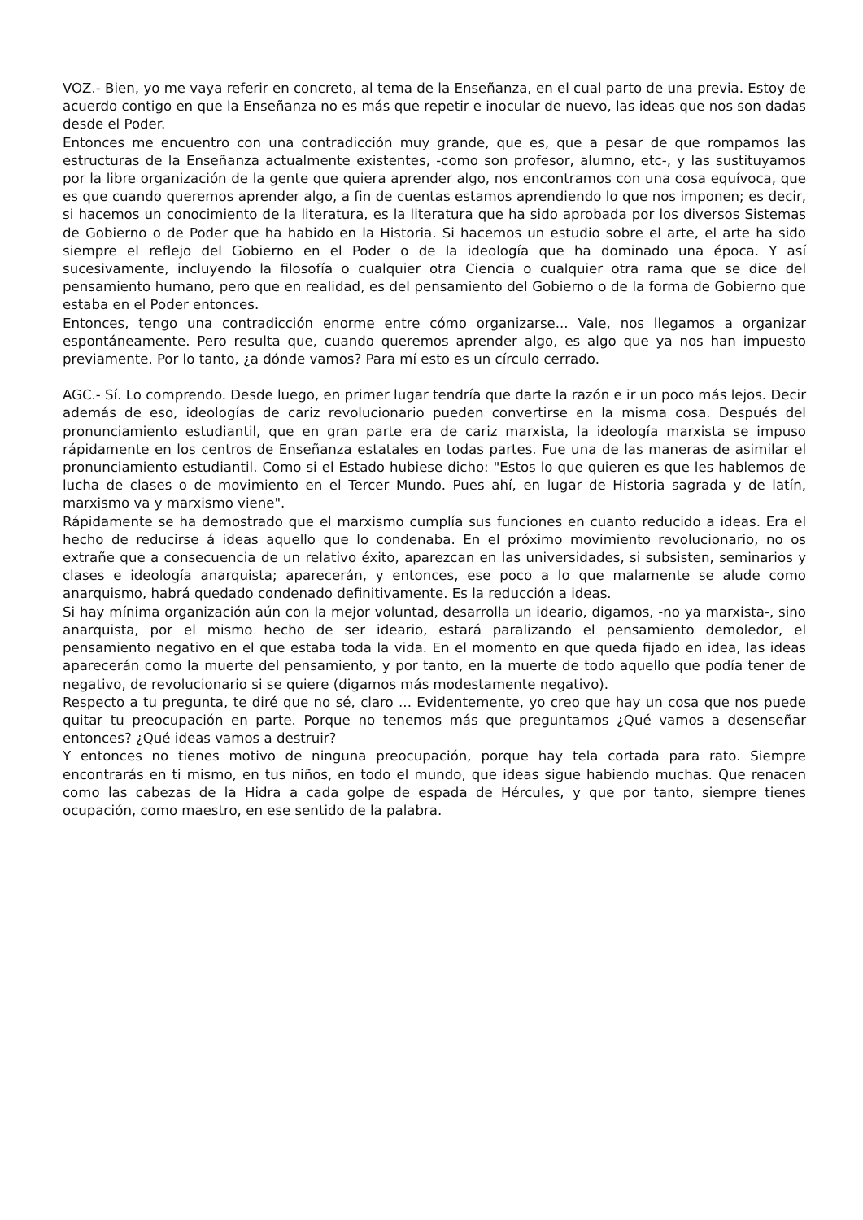VOZ.- Bien, yo me vaya referir en concreto, al tema de la Enseñanza, en el cual parto de una previa. Estoy de acuerdo contigo en que la Enseñanza no es más que repetir e inocular de nuevo, las ideas que nos son dadas desde el Poder.
Entonces me encuentro con una contradicción muy grande, que es, que a pesar de que rompamos las estructuras de la Enseñanza actualmente existentes, -como son profesor, alumno, etc-, y las sustituyamos por la libre organización de la gente que quiera aprender algo, nos encontramos con una cosa equívoca, que es que cuando queremos aprender algo, a fin de cuentas estamos aprendiendo lo que nos imponen; es decir, si hacemos un conocimiento de la literatura, es la literatura que ha sido aprobada por los diversos Sistemas de Gobierno o de Poder que ha habido en la Historia. Si hacemos un estudio sobre el arte, el arte ha sido siempre el reflejo del Gobierno en el Poder o de la ideología que ha dominado una época. Y así sucesivamente, incluyendo la filosofía o cualquier otra Ciencia o cualquier otra rama que se dice del pensamiento humano, pero que en realidad, es del pensamiento del Gobierno o de la forma de Gobierno que estaba en el Poder entonces.
Entonces, tengo una contradicción enorme entre cómo organizarse... Vale, nos llegamos a organizar espontáneamente. Pero resulta que, cuando queremos aprender algo, es algo que ya nos han impuesto previamente. Por lo tanto, ¿a dónde vamos? Para mí esto es un círculo cerrado.
AGC.- Sí. Lo comprendo. Desde luego, en primer lugar tendría que darte la razón e ir un poco más lejos. Decir además de eso, ideologías de cariz revolucionario pueden convertirse en la misma cosa. Después del pronunciamiento estudiantil, que en gran parte era de cariz marxista, la ideología marxista se impuso rápidamente en los centros de Enseñanza estatales en todas partes. Fue una de las maneras de asimilar el pronunciamiento estudiantil. Como si el Estado hubiese dicho: "Estos lo que quieren es que les hablemos de lucha de clases o de movimiento en el Tercer Mundo. Pues ahí, en lugar de Historia sagrada y de latín, marxismo va y marxismo viene".
Rápidamente se ha demostrado que el marxismo cumplía sus funciones en cuanto reducido a ideas. Era el hecho de reducirse á ideas aquello que lo condenaba. En el próximo movimiento revolucionario, no os extrañe que a consecuencia de un relativo éxito, aparezcan en las universidades, si subsisten, seminarios y clases e ideología anarquista; aparecerán, y entonces, ese poco a lo que malamente se alude como anarquismo, habrá quedado condenado definitivamente. Es la reducción a ideas.
Si hay mínima organización aún con la mejor voluntad, desarrolla un ideario, digamos, -no ya marxista-, sino anarquista, por el mismo hecho de ser ideario, estará paralizando el pensamiento demoledor, el pensamiento negativo en el que estaba toda la vida. En el momento en que queda fijado en idea, las ideas aparecerán como la muerte del pensamiento, y por tanto, en la muerte de todo aquello que podía tener de negativo, de revolucionario si se quiere (digamos más modestamente negativo).
Respecto a tu pregunta, te diré que no sé, claro ... Evidentemente, yo creo que hay un cosa que nos puede quitar tu preocupación en parte. Porque no tenemos más que preguntamos ¿Qué vamos a desenseñar entonces? ¿Qué ideas vamos a destruir?
Y entonces no tienes motivo de ninguna preocupación, porque hay tela cortada para rato. Siempre encontrarás en ti mismo, en tus niños, en todo el mundo, que ideas sigue habiendo muchas. Que renacen como las cabezas de la Hidra a cada golpe de espada de Hércules, y que por tanto, siempre tienes ocupación, como maestro, en ese sentido de la palabra.